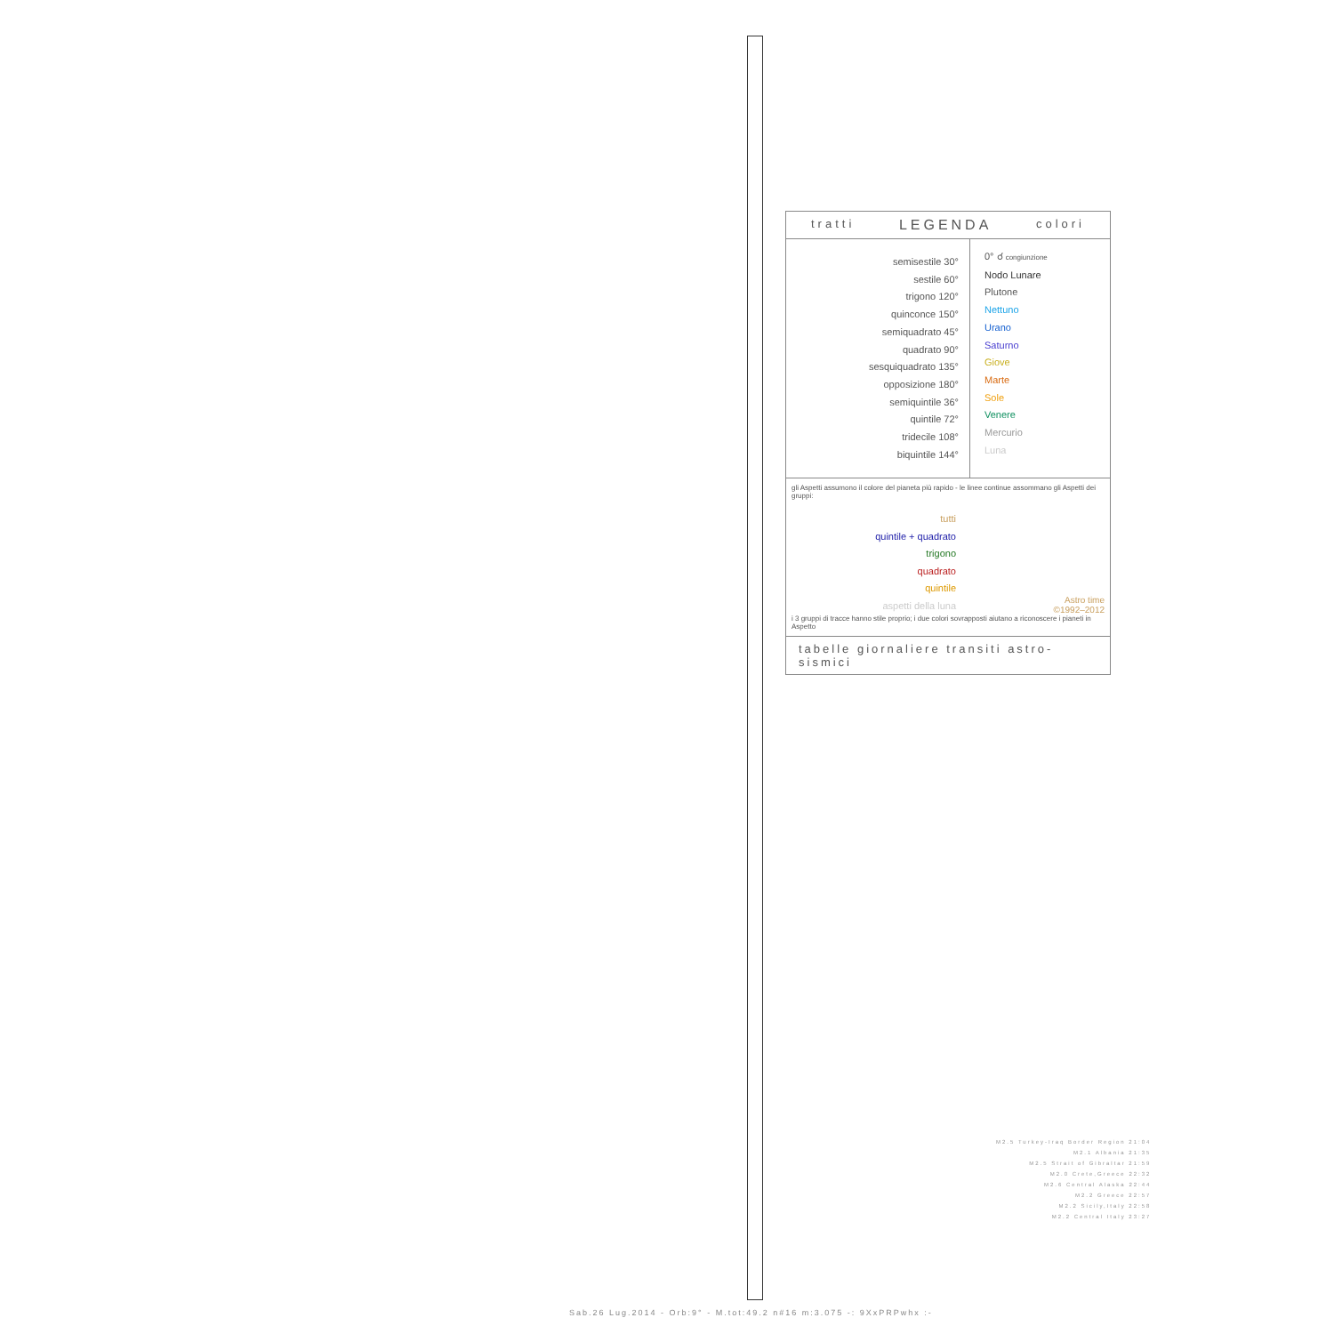tratti LEGENDA colori
semisestile 30°
sestile 60°
trigono 120°
quinconce 150°
semiquadrato 45°
quadrato 90°
sesquiquadrato 135°
opposizione 180°
semiquintile 36°
quintile 72°
tridecile 108°
biquintile 144°
0° ☌ congiunzione
Nodo Lunare
Plutone
Nettuno
Urano
Saturno
Giove
Marte
Sole
Venere
Mercurio
Luna
gli Aspetti assumono il colore del pianeta più rapido - le linee continue assommano gli Aspetti dei gruppi:
tutti
quintile + quadrato
trigono
quadrato
quintile
aspetti della luna
Astro time
©1992–2012
i 3 gruppi di tracce hanno stile proprio; i due colori sovrapposti aiutano a riconoscere i pianeti in Aspetto
tabelle giornaliere transiti astro-sismici
M2.5 Turkey-Iraq Border Region 21:04
M2.1 Albania 21:35
M2.5 Strait of Gibraltar 21:59
M2.0 Crete,Greece 22:32
M2.6 Central Alaska 22:44
M2.2 Greece 22:57
M2.2 Sicily,Italy 22:58
M2.2 Central Italy 23:27
Sab.26 Lug.2014 - Orb:9° - M.tot:49.2 n#16 m:3.075 -: 9XxPRPwhx :-